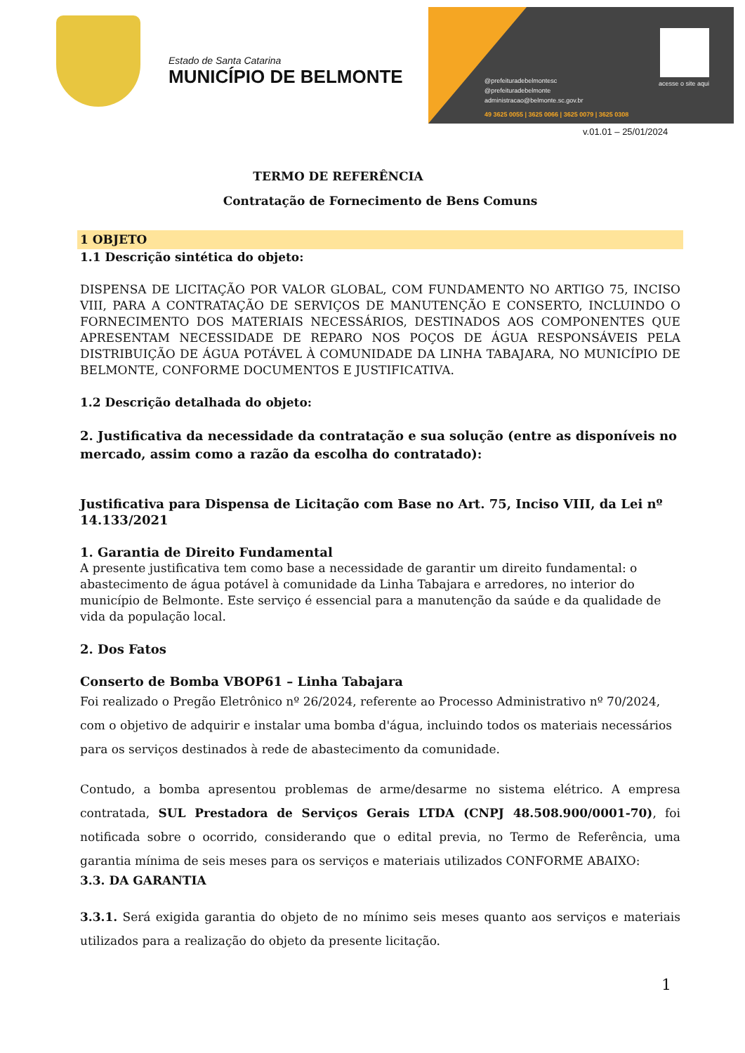Estado de Santa Catarina
MUNICÍPIO DE BELMONTE
@prefeituradebelmontesc
@prefeituradebelmonte
administracao@belmonte.sc.gov.br
49 3625 0055 | 3625 0066 | 3625 0079 | 3625 0308
acesse o site aqui
v.01.01 – 25/01/2024
TERMO DE REFERÊNCIA
Contratação de Fornecimento de Bens Comuns
1 OBJETO
1.1 Descrição sintética do objeto:
DISPENSA DE LICITAÇÃO POR VALOR GLOBAL, COM FUNDAMENTO NO ARTIGO 75, INCISO VIII, PARA A CONTRATAÇÃO DE SERVIÇOS DE MANUTENÇÃO E CONSERTO, INCLUINDO O FORNECIMENTO DOS MATERIAIS NECESSÁRIOS, DESTINADOS AOS COMPONENTES QUE APRESENTAM NECESSIDADE DE REPARO NOS POÇOS DE ÁGUA RESPONSÁVEIS PELA DISTRIBUIÇÃO DE ÁGUA POTÁVEL À COMUNIDADE DA LINHA TABAJARA, NO MUNICÍPIO DE BELMONTE, CONFORME DOCUMENTOS E JUSTIFICATIVA.
1.2 Descrição detalhada do objeto:
2. Justificativa da necessidade da contratação e sua solução (entre as disponíveis no mercado, assim como a razão da escolha do contratado):
Justificativa para Dispensa de Licitação com Base no Art. 75, Inciso VIII, da Lei nº 14.133/2021
1. Garantia de Direito Fundamental
A presente justificativa tem como base a necessidade de garantir um direito fundamental: o abastecimento de água potável à comunidade da Linha Tabajara e arredores, no interior do município de Belmonte. Este serviço é essencial para a manutenção da saúde e da qualidade de vida da população local.
2. Dos Fatos
Conserto de Bomba VBOP61 – Linha Tabajara
Foi realizado o Pregão Eletrônico nº 26/2024, referente ao Processo Administrativo nº 70/2024, com o objetivo de adquirir e instalar uma bomba d'água, incluindo todos os materiais necessários para os serviços destinados à rede de abastecimento da comunidade.
Contudo, a bomba apresentou problemas de arme/desarme no sistema elétrico. A empresa contratada, SUL Prestadora de Serviços Gerais LTDA (CNPJ 48.508.900/0001-70), foi notificada sobre o ocorrido, considerando que o edital previa, no Termo de Referência, uma garantia mínima de seis meses para os serviços e materiais utilizados CONFORME ABAIXO:
3.3. DA GARANTIA
3.3.1. Será exigida garantia do objeto de no mínimo seis meses quanto aos serviços e materiais utilizados para a realização do objeto da presente licitação.
1